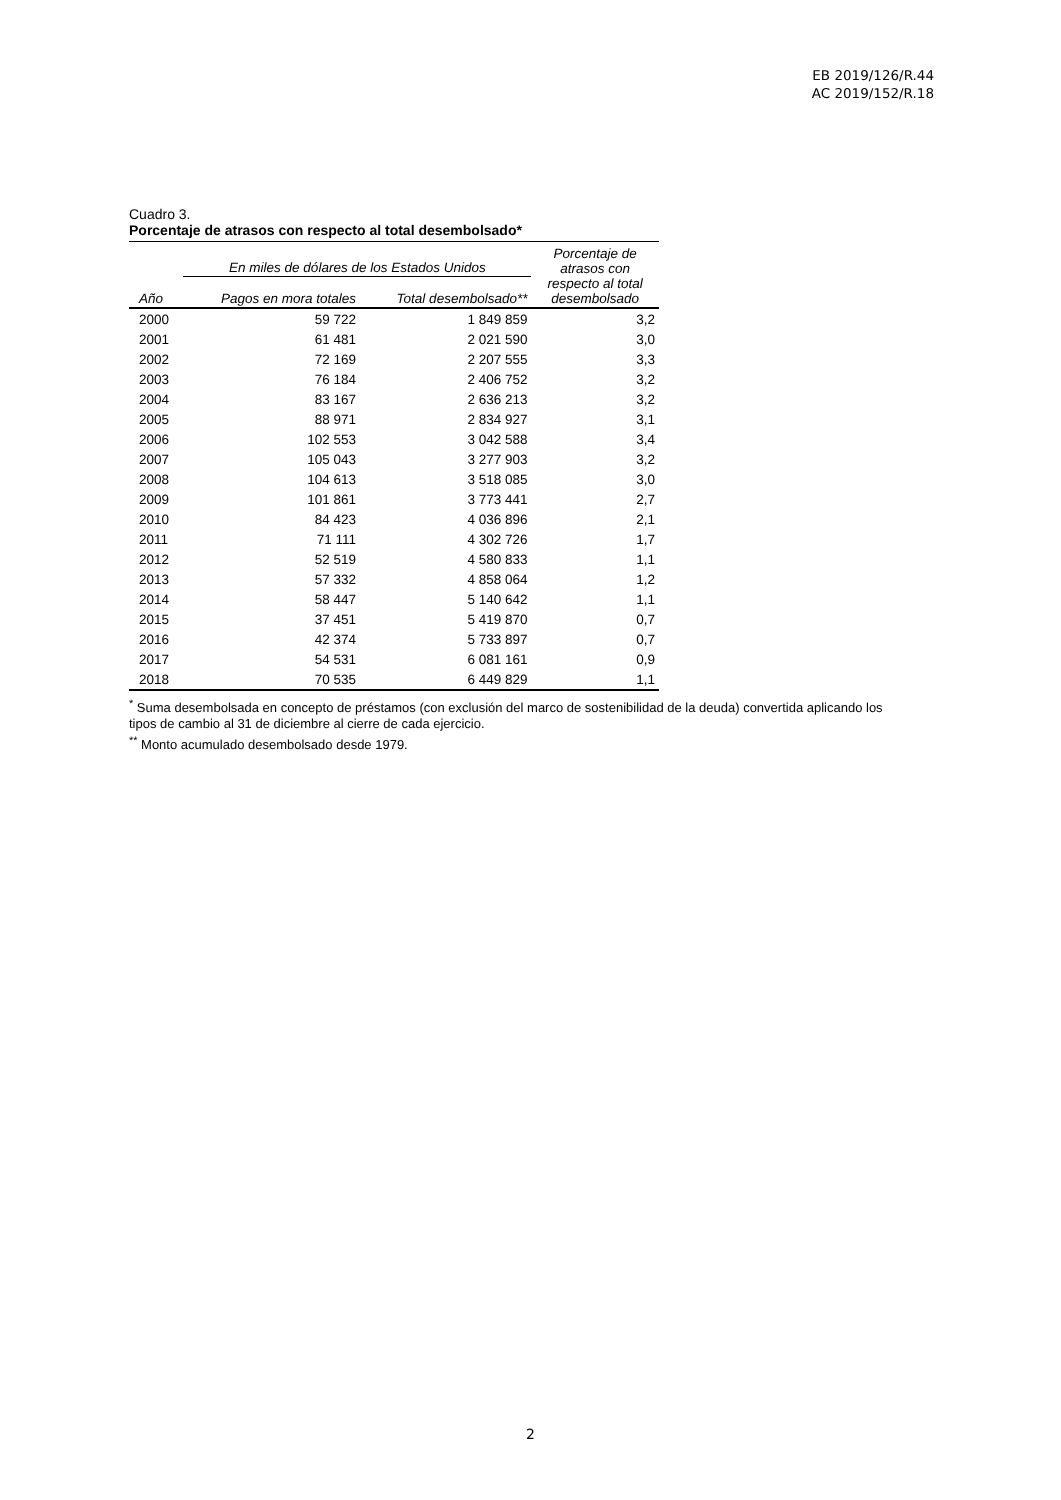EB 2019/126/R.44
AC 2019/152/R.18
Cuadro 3.
Porcentaje de atrasos con respecto al total desembolsado*
| | En miles de dólares de los Estados Unidos | | Porcentaje de atrasos con respecto al total desembolsado |
| --- | --- | --- | --- |
| Año | Pagos en mora totales | Total desembolsado** | |
| 2000 | 59 722 | 1 849 859 | 3,2 |
| 2001 | 61 481 | 2 021 590 | 3,0 |
| 2002 | 72 169 | 2 207 555 | 3,3 |
| 2003 | 76 184 | 2 406 752 | 3,2 |
| 2004 | 83 167 | 2 636 213 | 3,2 |
| 2005 | 88 971 | 2 834 927 | 3,1 |
| 2006 | 102 553 | 3 042 588 | 3,4 |
| 2007 | 105 043 | 3 277 903 | 3,2 |
| 2008 | 104 613 | 3 518 085 | 3,0 |
| 2009 | 101 861 | 3 773 441 | 2,7 |
| 2010 | 84 423 | 4 036 896 | 2,1 |
| 2011 | 71 111 | 4 302 726 | 1,7 |
| 2012 | 52 519 | 4 580 833 | 1,1 |
| 2013 | 57 332 | 4 858 064 | 1,2 |
| 2014 | 58 447 | 5 140 642 | 1,1 |
| 2015 | 37 451 | 5 419 870 | 0,7 |
| 2016 | 42 374 | 5 733 897 | 0,7 |
| 2017 | 54 531 | 6 081 161 | 0,9 |
| 2018 | 70 535 | 6 449 829 | 1,1 |
<sup>*</sup> Suma desembolsada en concepto de préstamos (con exclusión del marco de sostenibilidad de la deuda) convertida aplicando los tipos de cambio al 31 de diciembre al cierre de cada ejercicio.
<sup>**</sup> Monto acumulado desembolsado desde 1979.
2